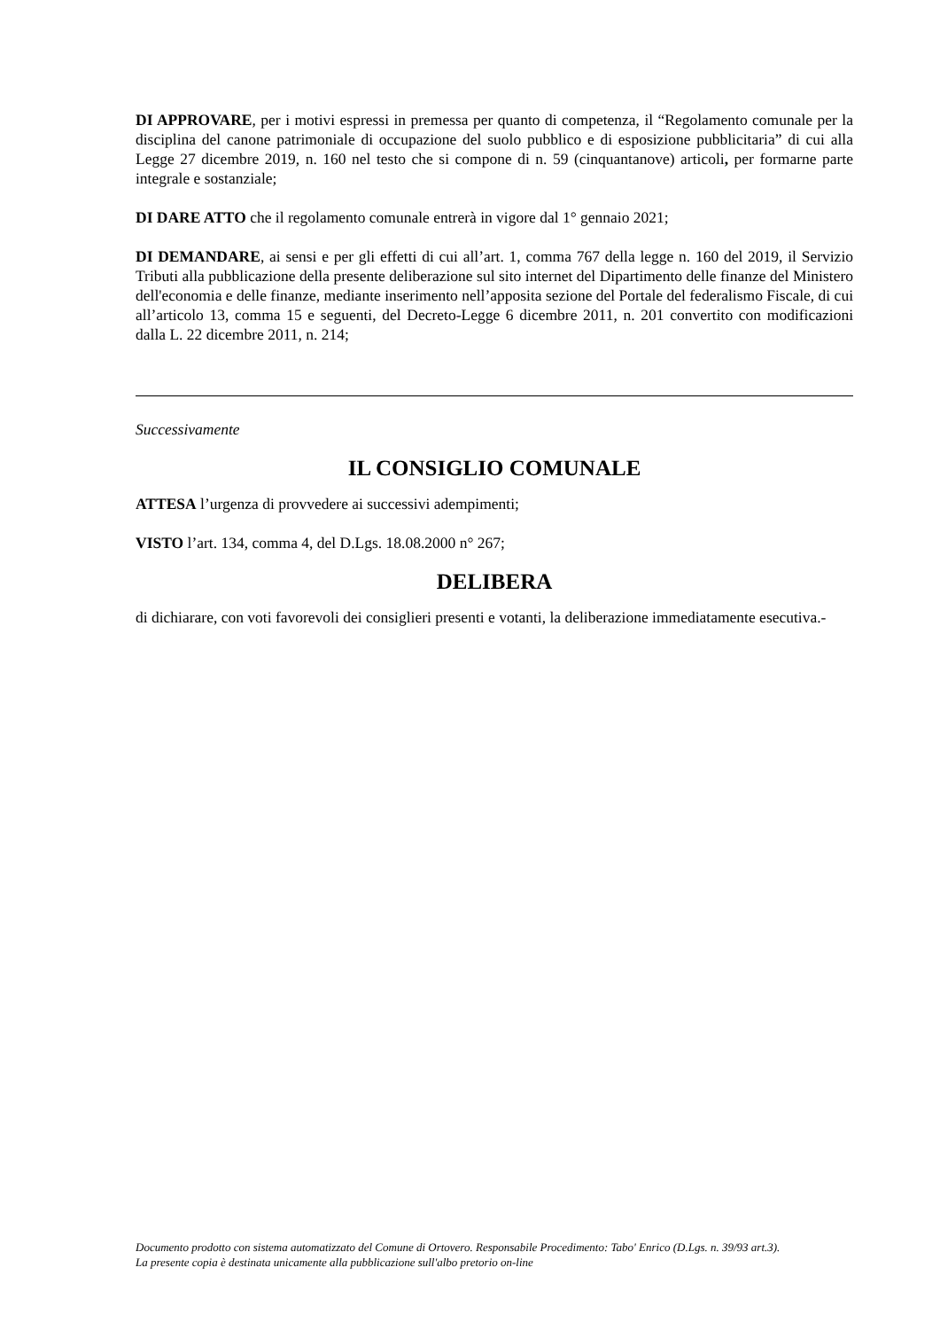DI APPROVARE, per i motivi espressi in premessa per quanto di competenza, il “Regolamento comunale per la disciplina del canone patrimoniale di occupazione del suolo pubblico e di esposizione pubblicitaria” di cui alla Legge 27 dicembre 2019, n. 160 nel testo che si compone di n. 59 (cinquantanove) articoli, per formarne parte integrale e sostanziale;
DI DARE ATTO che il regolamento comunale entrerà in vigore dal 1° gennaio 2021;
DI DEMANDARE, ai sensi e per gli effetti di cui all’art. 1, comma 767 della legge n. 160 del 2019, il Servizio Tributi alla pubblicazione della presente deliberazione sul sito internet del Dipartimento delle finanze del Ministero dell'economia e delle finanze, mediante inserimento nell’apposita sezione del Portale del federalismo Fiscale, di cui all’articolo 13, comma 15 e seguenti, del Decreto-Legge 6 dicembre 2011, n. 201 convertito con modificazioni dalla L. 22 dicembre 2011, n. 214;
Successivamente
IL CONSIGLIO COMUNALE
ATTESA l’urgenza di provvedere ai successivi adempimenti;
VISTO l’art. 134, comma 4, del D.Lgs. 18.08.2000 n° 267;
DELIBERA
di dichiarare, con voti favorevoli dei consiglieri presenti e votanti, la deliberazione immediatamente esecutiva.-
Documento prodotto con sistema automatizzato del Comune di Ortovero. Responsabile Procedimento: Tabo' Enrico (D.Lgs. n. 39/93 art.3).
La presente copia è destinata unicamente alla pubblicazione sull'albo pretorio on-line